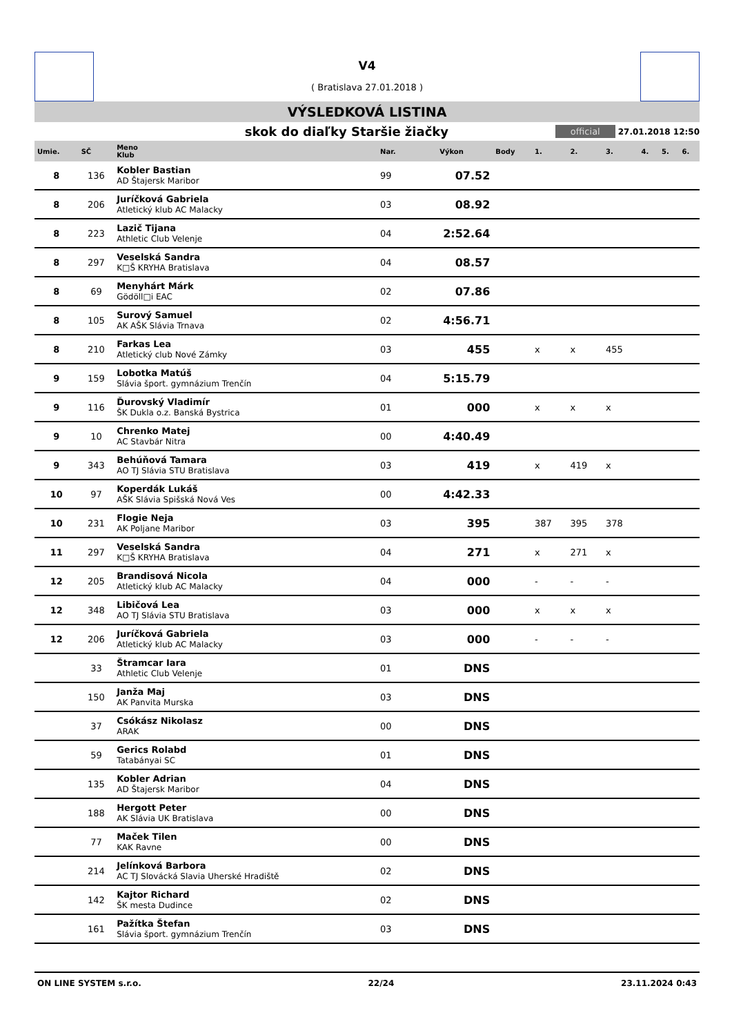V4
( Bratislava 27.01.2018 )
VÝSLEDKOVÁ LISTINA
skok do diaľky Staršie žiačky
official 27.01.2018 12:50
| Umie. | SČ | Meno Klub | Nar. | Výkon | Body | 1. | 2. | 3. | 4. | 5. | 6. |
| --- | --- | --- | --- | --- | --- | --- | --- | --- | --- | --- | --- |
| 8 | 136 | Kobler Bastian AD Štajersk Maribor | 99 | 07.52 | | | | | | | |
| 8 | 206 | Juríčková Gabriela Atletický klub AC Malacky | 03 | 08.92 | | | | | | | |
| 8 | 223 | Lazič Tijana Athletic Club Velenje | 04 | 2:52.64 | | | | | | | |
| 8 | 297 | Veselská Sandra K□Š KRYHA Bratislava | 04 | 08.57 | | | | | | | |
| 8 | 69 | Menyhárt Márk Gödöll□i EAC | 02 | 07.86 | | | | | | | |
| 8 | 105 | Surový Samuel AK AŠK Slávia Trnava | 02 | 4:56.71 | | | | | | | |
| 8 | 210 | Farkas Lea Atletický club Nové Zámky | 03 | 455 | | x | x | 455 | | | |
| 9 | 159 | Lobotka Matúš Slávia šport. gymnázium Trenčín | 04 | 5:15.79 | | | | | | | |
| 9 | 116 | Ďurovský Vladimír ŠK Dukla o.z. Banská Bystrica | 01 | 000 | | x | x | x | | | |
| 9 | 10 | Chrenko Matej AC Stavbár Nitra | 00 | 4:40.49 | | | | | | | |
| 9 | 343 | Behúňová Tamara AO TJ Slávia STU Bratislava | 03 | 419 | | x | 419 | x | | | |
| 10 | 97 | Koperdák Lukáš AŠK Slávia Spišská Nová Ves | 00 | 4:42.33 | | | | | | | |
| 10 | 231 | Flogie Neja AK Poljane Maribor | 03 | 395 | | 387 | 395 | 378 | | | |
| 11 | 297 | Veselská Sandra K□Š KRYHA Bratislava | 04 | 271 | | x | 271 | x | | | |
| 12 | 205 | Brandisová Nicola Atletický klub AC Malacky | 04 | 000 | | - | - | - | | | |
| 12 | 348 | Libičová Lea AO TJ Slávia STU Bratislava | 03 | 000 | | x | x | x | | | |
| 12 | 206 | Juríčková Gabriela Atletický klub AC Malacky | 03 | 000 | | - | - | - | | | |
| | 33 | Štramcar Iara Athletic Club Velenje | 01 | DNS | | | | | | | |
| | 150 | Janža Maj AK Panvita Murska | 03 | DNS | | | | | | | |
| | 37 | Csókász Nikolasz ARAK | 00 | DNS | | | | | | | |
| | 59 | Gerics Rolabd Tatabányai SC | 01 | DNS | | | | | | | |
| | 135 | Kobler Adrian AD Štajersk Maribor | 04 | DNS | | | | | | | |
| | 188 | Hergott Peter AK Slávia UK Bratislava | 00 | DNS | | | | | | | |
| | 77 | Maček Tilen KAK Ravne | 00 | DNS | | | | | | | |
| | 214 | Jelínková Barbora AC TJ Slovácká Slavia Uherské Hradiště | 02 | DNS | | | | | | | |
| | 142 | Kajtor Richard ŠK mesta Dudince | 02 | DNS | | | | | | | |
| | 161 | Pažítka Štefan Slávia šport. gymnázium Trenčín | 03 | DNS | | | | | | | |
ON LINE SYSTEM s.r.o. 22/24 23.11.2024 0:43